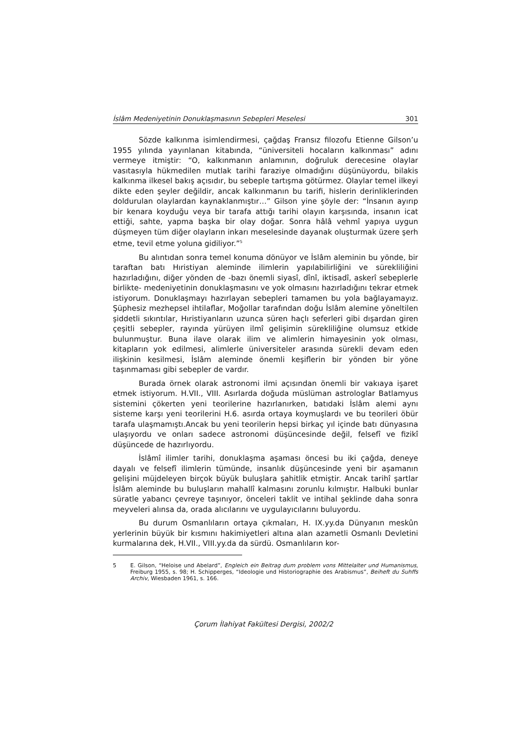İslâm Medeniyetinin Donuklaşmasının Sebepleri Meselesi 301
Sözde kalkınma isimlendirmesi, çağdaş Fransız filozofu Etienne Gilson’u 1955 yılında yayınlanan kitabında, “üniversiteli hocaların kalkınması” adını vermeye itmiştir: “O, kalkınmanın anlamının, doğruluk derecesine olaylar vasıtasıyla hükmedilen mutlak tarihi faraziye olmadığını düşünüyordu, bilakis kalkınma ilkesel bakış açısıdır, bu sebeple tartışma götürmez. Olaylar temel ilkeyi dikte eden şeyler değildir, ancak kalkınmanın bu tarifi, hislerin derinliklerinden doldurulan olaylardan kaynaklanmıştır…” Gilson yine şöyle der: “İnsanın ayırıp bir kenara koyduğu veya bir tarafa attığı tarihi olayın karşısında, insanın icat ettiği, sahte, yapma başka bir olay doğar. Sonra hâlâ vehmî yapıya uygun düşmeyen tüm diğer olayların inkarı meselesinde dayanak oluşturmak üzere şerh etme, tevil etme yoluna gidiliyor.”<sup>5</sup>
Bu alıntıdan sonra temel konuma dönüyor ve İslâm aleminin bu yönde, bir taraftan batı Hıristiyan aleminde ilimlerin yapılabilirliğini ve sürekliliğini hazırladığını, diğer yönden de -bazı önemli siyasî, dînî, iktisadî, askerî sebeplerle birlikte- medeniyetinin donuklaşmasını ve yok olmasını hazırladığını tekrar etmek istiyorum. Donuklaşmayı hazırlayan sebepleri tamamen bu yola bağlayamayız. Şüphesiz mezhepsel ihtilaflar, Moğollar tarafından doğu İslâm alemine yöneltilen şiddetli sıkıntılar, Hıristiyanların uzunca süren haçlı seferleri gibi dışardan giren çeşitli sebepler, rayında yürüyen ilmî gelişimin sürekliliğine olumsuz etkide bulunmuştur. Buna ilave olarak ilim ve alimlerin himayesinin yok olması, kitapların yok edilmesi, alimlerle üniversiteler arasında sürekli devam eden ilişkinin kesilmesi, İslâm aleminde önemli keşiflerin bir yönden bir yöne taşınmaması gibi sebepler de vardır.
Burada örnek olarak astronomi ilmi açısından önemli bir vakıaya işaret etmek istiyorum. H.VII., VIII. Asırlarda doğuda müslüman astrologlar Batlamyus sistemini çökerten yeni teorilerine hazırlanırken, batıdaki İslâm alemi aynı sisteme karşı yeni teorilerini H.6. asırda ortaya koymuşlardı ve bu teorileri öbür tarafa ulaşmamıştı.Ancak bu yeni teorilerin hepsi birkaç yıl içinde batı dünyasına ulaşıyordu ve onları sadece astronomi düşüncesinde değil, felsefî ve fizikî düşüncede de hazırlıyordu.
İslâmî ilimler tarihi, donuklaşma aşaması öncesi bu iki çağda, deneye dayalı ve felsefî ilimlerin tümünde, insanlık düşüncesinde yeni bir aşamanın gelişini müjdeleyen birçok büyük buluşlara şahitlik etmiştir. Ancak tarihî şartlar İslâm aleminde bu buluşların mahallî kalmasını zorunlu kılmıştır. Halbuki bunlar süratle yabancı çevreye taşınıyor, önceleri taklit ve intihal şeklinde daha sonra meyveleri alınsa da, orada alıcılarını ve uygulayıcılarını buluyordu.
Bu durum Osmanlıların ortaya çıkmaları, H. IX.yy.da Dünyanın meskûn yerlerinin büyük bir kısmını hakimiyetleri altına alan azametli Osmanlı Devletini kurmalarına dek, H.VII., VIII.yy.da da sürdü. Osmanlıların kor-
5 E. Gilson, “Heloise und Abelard”, Engleich ein Beitrag dum problem vons Mittelalter und Humanismus, Freiburg 1955, s. 98; H. Schipperges, “Ideologie und Historiographie des Arabismus”, Beiheft du Suhffs Archiv, Wiesbaden 1961, s. 166.
Çorum İlahiyat Fakültesi Dergisi, 2002/2